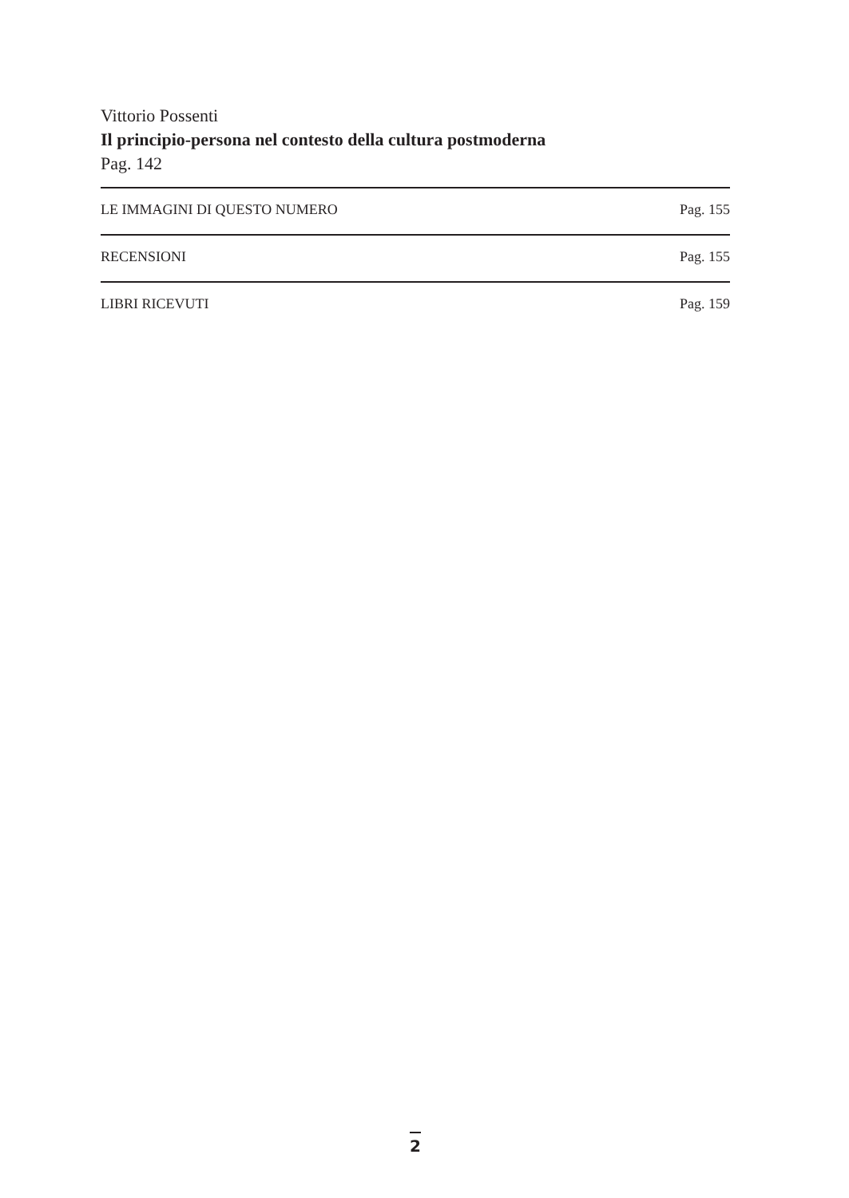Vittorio Possenti
Il principio-persona nel contesto della cultura postmoderna
Pag. 142
LE IMMAGINI DI QUESTO NUMERO Pag. 155
RECENSIONI Pag. 155
LIBRI RICEVUTI Pag. 159
2